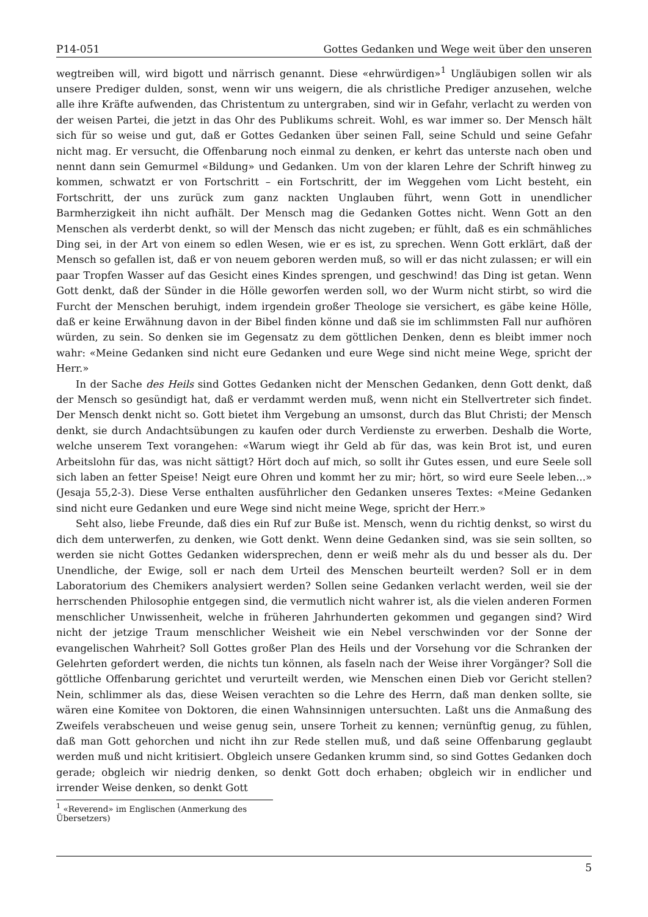P14-051 Gottes Gedanken und Wege weit über den unseren
wegtreiben will, wird bigott und närrisch genannt. Diese «ehrwürdigen»<sup>1</sup> Ungläubigen sollen wir als unsere Prediger dulden, sonst, wenn wir uns weigern, die als christliche Prediger anzusehen, welche alle ihre Kräfte aufwenden, das Christentum zu untergraben, sind wir in Gefahr, verlacht zu werden von der weisen Partei, die jetzt in das Ohr des Publikums schreit. Wohl, es war immer so. Der Mensch hält sich für so weise und gut, daß er Gottes Gedanken über seinen Fall, seine Schuld und seine Gefahr nicht mag. Er versucht, die Offenbarung noch einmal zu denken, er kehrt das unterste nach oben und nennt dann sein Gemurmel «Bildung» und Gedanken. Um von der klaren Lehre der Schrift hinweg zu kommen, schwatzt er von Fortschritt – ein Fortschritt, der im Weggehen vom Licht besteht, ein Fortschritt, der uns zurück zum ganz nackten Unglauben führt, wenn Gott in unendlicher Barmherzigkeit ihn nicht aufhält. Der Mensch mag die Gedanken Gottes nicht. Wenn Gott an den Menschen als verderbt denkt, so will der Mensch das nicht zugeben; er fühlt, daß es ein schmähliches Ding sei, in der Art von einem so edlen Wesen, wie er es ist, zu sprechen. Wenn Gott erklärt, daß der Mensch so gefallen ist, daß er von neuem geboren werden muß, so will er das nicht zulassen; er will ein paar Tropfen Wasser auf das Gesicht eines Kindes sprengen, und geschwind! das Ding ist getan. Wenn Gott denkt, daß der Sünder in die Hölle geworfen werden soll, wo der Wurm nicht stirbt, so wird die Furcht der Menschen beruhigt, indem irgendein großer Theologe sie versichert, es gäbe keine Hölle, daß er keine Erwähnung davon in der Bibel finden könne und daß sie im schlimmsten Fall nur aufhören würden, zu sein. So denken sie im Gegensatz zu dem göttlichen Denken, denn es bleibt immer noch wahr: «Meine Gedanken sind nicht eure Gedanken und eure Wege sind nicht meine Wege, spricht der Herr.»
In der Sache des Heils sind Gottes Gedanken nicht der Menschen Gedanken, denn Gott denkt, daß der Mensch so gesündigt hat, daß er verdammt werden muß, wenn nicht ein Stellvertreter sich findet. Der Mensch denkt nicht so. Gott bietet ihm Vergebung an umsonst, durch das Blut Christi; der Mensch denkt, sie durch Andachtsübungen zu kaufen oder durch Verdienste zu erwerben. Deshalb die Worte, welche unserem Text vorangehen: «Warum wiegt ihr Geld ab für das, was kein Brot ist, und euren Arbeitslohn für das, was nicht sättigt? Hört doch auf mich, so sollt ihr Gutes essen, und eure Seele soll sich laben an fetter Speise! Neigt eure Ohren und kommt her zu mir; hört, so wird eure Seele leben...» (Jesaja 55,2-3). Diese Verse enthalten ausführlicher den Gedanken unseres Textes: «Meine Gedanken sind nicht eure Gedanken und eure Wege sind nicht meine Wege, spricht der Herr.»
Seht also, liebe Freunde, daß dies ein Ruf zur Buße ist. Mensch, wenn du richtig denkst, so wirst du dich dem unterwerfen, zu denken, wie Gott denkt. Wenn deine Gedanken sind, was sie sein sollten, so werden sie nicht Gottes Gedanken widersprechen, denn er weiß mehr als du und besser als du. Der Unendliche, der Ewige, soll er nach dem Urteil des Menschen beurteilt werden? Soll er in dem Laboratorium des Chemikers analysiert werden? Sollen seine Gedanken verlacht werden, weil sie der herrschenden Philosophie entgegen sind, die vermutlich nicht wahrer ist, als die vielen anderen Formen menschlicher Unwissenheit, welche in früheren Jahrhunderten gekommen und gegangen sind? Wird nicht der jetzige Traum menschlicher Weisheit wie ein Nebel verschwinden vor der Sonne der evangelischen Wahrheit? Soll Gottes großer Plan des Heils und der Vorsehung vor die Schranken der Gelehrten gefordert werden, die nichts tun können, als faseln nach der Weise ihrer Vorgänger? Soll die göttliche Offenbarung gerichtet und verurteilt werden, wie Menschen einen Dieb vor Gericht stellen? Nein, schlimmer als das, diese Weisen verachten so die Lehre des Herrn, daß man denken sollte, sie wären eine Komitee von Doktoren, die einen Wahnsinnigen untersuchten. Laßt uns die Anmaßung des Zweifels verabscheuen und weise genug sein, unsere Torheit zu kennen; vernünftig genug, zu fühlen, daß man Gott gehorchen und nicht ihn zur Rede stellen muß, und daß seine Offenbarung geglaubt werden muß und nicht kritisiert. Obgleich unsere Gedanken krumm sind, so sind Gottes Gedanken doch gerade; obgleich wir niedrig denken, so denkt Gott doch erhaben; obgleich wir in endlicher und irrender Weise denken, so denkt Gott
<sup>1</sup> «Reverend» im Englischen (Anmerkung des Übersetzers)
5